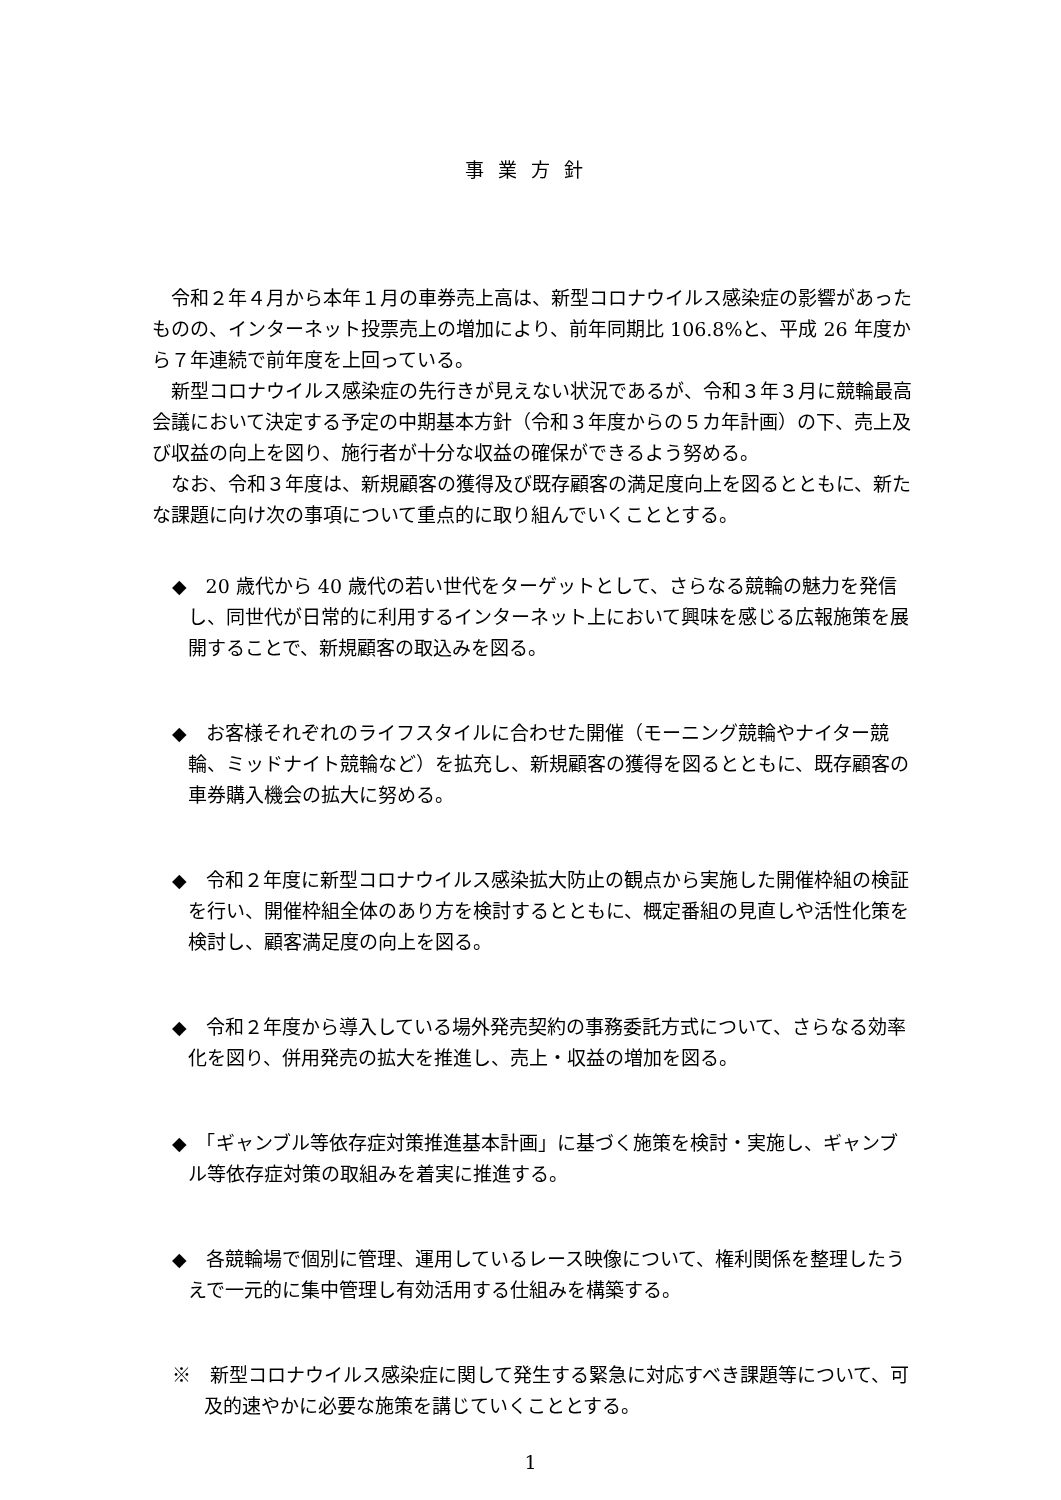事業方針
令和２年４月から本年１月の車券売上高は、新型コロナウイルス感染症の影響があったものの、インターネット投票売上の増加により、前年同期比 106.8%と、平成 26 年度から７年連続で前年度を上回っている。
新型コロナウイルス感染症の先行きが見えない状況であるが、令和３年３月に競輪最高会議において決定する予定の中期基本方針（令和３年度からの５カ年計画）の下、売上及び収益の向上を図り、施行者が十分な収益の確保ができるよう努める。
なお、令和３年度は、新規顧客の獲得及び既存顧客の満足度向上を図るとともに、新たな課題に向け次の事項について重点的に取り組んでいくこととする。
◆　20 歳代から 40 歳代の若い世代をターゲットとして、さらなる競輪の魅力を発信し、同世代が日常的に利用するインターネット上において興味を感じる広報施策を展開することで、新規顧客の取込みを図る。
◆　お客様それぞれのライフスタイルに合わせた開催（モーニング競輪やナイター競輪、ミッドナイト競輪など）を拡充し、新規顧客の獲得を図るとともに、既存顧客の車券購入機会の拡大に努める。
◆　令和２年度に新型コロナウイルス感染拡大防止の観点から実施した開催枠組の検証を行い、開催枠組全体のあり方を検討するとともに、概定番組の見直しや活性化策を検討し、顧客満足度の向上を図る。
◆　令和２年度から導入している場外発売契約の事務委託方式について、さらなる効率化を図り、併用発売の拡大を推進し、売上・収益の増加を図る。
◆　「ギャンブル等依存症対策推進基本計画」に基づく施策を検討・実施し、ギャンブル等依存症対策の取組みを着実に推進する。
◆　各競輪場で個別に管理、運用しているレース映像について、権利関係を整理したうえで一元的に集中管理し有効活用する仕組みを構築する。
※　新型コロナウイルス感染症に関して発生する緊急に対応すべき課題等について、可及的速やかに必要な施策を講じていくこととする。
1